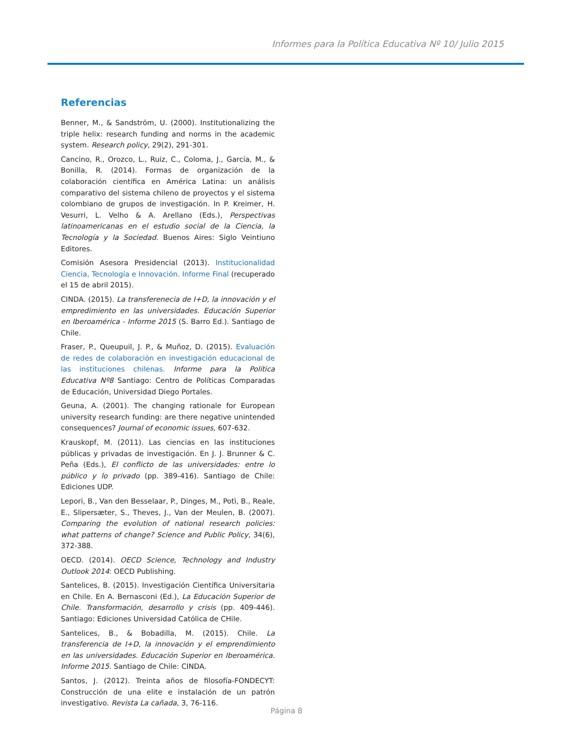Informes para la Política Educativa Nº 10/ Julio 2015
Referencias
Benner, M., & Sandström, U. (2000). Institutionalizing the triple helix: research funding and norms in the academic system. Research policy, 29(2), 291-301.
Cancino, R., Orozco, L., Ruiz, C., Coloma, J., García, M., & Bonilla, R. (2014). Formas de organización de la colaboración científica en América Latina: un análisis comparativo del sistema chileno de proyectos y el sistema colombiano de grupos de investigación. In P. Kreimer, H. Vesurri, L. Velho & A. Arellano (Eds.), Perspectivas latinoamericanas en el estudio social de la Ciencia, la Tecnología y la Sociedad. Buenos Aires: Siglo Veintiuno Editores.
Comisión Asesora Presidencial (2013). Institucionalidad Ciencia, Tecnología e Innovación. Informe Final (recuperado el 15 de abril 2015).
CINDA. (2015). La transferenecia de I+D, la innovación y el empredimiento en las universidades. Educación Superior en Iberoamérica - Informe 2015 (S. Barro Ed.). Santiago de Chile.
Fraser, P., Queupuil, J. P., & Muñoz, D. (2015). Evaluación de redes de colaboración en investigación educacional de las instituciones chilenas. Informe para la Política Educativa Nº8 Santiago: Centro de Políticas Comparadas de Educación, Universidad Diego Portales.
Geuna, A. (2001). The changing rationale for European university research funding: are there negative unintended consequences? Journal of economic issues, 607-632.
Krauskopf, M. (2011). Las ciencias en las instituciones públicas y privadas de investigación. En J. J. Brunner & C. Peña (Eds.), El conflicto de las universidades: entre lo público y lo privado (pp. 389-416). Santiago de Chile: Ediciones UDP.
Lepori, B., Van den Besselaar, P., Dinges, M., Potì, B., Reale, E., Slipersæter, S., Theves, J., Van der Meulen, B. (2007). Comparing the evolution of national research policies: what patterns of change? Science and Public Policy, 34(6), 372-388.
OECD. (2014). OECD Science, Technology and Industry Outlook 2014: OECD Publishing.
Santelices, B. (2015). Investigación Científica Universitaria en Chile. En A. Bernasconi (Ed.), La Educación Superior de Chile. Transformación, desarrollo y crisis (pp. 409-446). Santiago: Ediciones Universidad Católica de CHile.
Santelices, B., & Bobadilla, M. (2015). Chile. La transferencia de I+D, la innovación y el emprendimiento en las universidades. Educación Superior en Iberoamérica. Informe 2015. Santiago de Chile: CINDA.
Santos, J. (2012). Treinta años de filosofía-FONDECYT: Construcción de una elite e instalación de un patrón investigativo. Revista La cañada, 3, 76-116.
Página 8